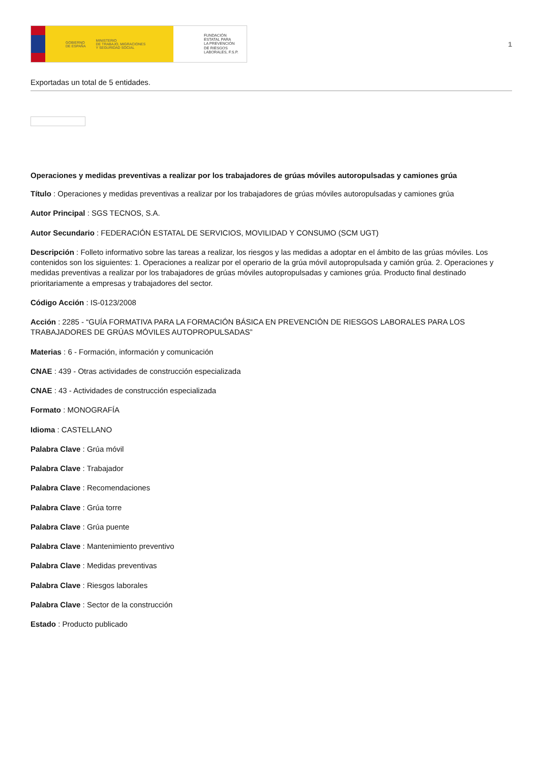GOBIERNO
DE ESPAÑA MINISTERIO
DE TRABAJO, MIGRACIONES
Y SEGURIDAD SOCIAL
FUNDACIÓN
ESTATAL PARA
LA PREVENCIÓN
DE RIESGOS
LABORALES, F.S.P.
1
Exportadas un total de 5 entidades.
Operaciones y medidas preventivas a realizar por los trabajadores de grúas móviles autoropulsadas y camiones grúa
Título : Operaciones y medidas preventivas a realizar por los trabajadores de grúas móviles autoropulsadas y camiones grúa
Autor Principal : SGS TECNOS, S.A.
Autor Secundario : FEDERACIÓN ESTATAL DE SERVICIOS, MOVILIDAD Y CONSUMO (SCM UGT)
Descripción : Folleto informativo sobre las tareas a realizar, los riesgos y las medidas a adoptar en el ámbito de las grúas móviles. Los contenidos son los siguientes: 1. Operaciones a realizar por el operario de la grúa móvil autopropulsada y camión grúa. 2. Operaciones y medidas preventivas a realizar por los trabajadores de grúas móviles autopropulsadas y camiones grúa. Producto final destinado prioritariamente a empresas y trabajadores del sector.
Código Acción : IS-0123/2008
Acción : 2285 - “GUÍA FORMATIVA PARA LA FORMACIÓN BÁSICA EN PREVENCIÓN DE RIESGOS LABORALES PARA LOS TRABAJADORES DE GRÚAS MÓVILES AUTOPROPULSADAS”
Materias : 6 - Formación, información y comunicación
CNAE : 439 - Otras actividades de construcción especializada
CNAE : 43 - Actividades de construcción especializada
Formato : MONOGRAFÍA
Idioma : CASTELLANO
Palabra Clave : Grúa móvil
Palabra Clave : Trabajador
Palabra Clave : Recomendaciones
Palabra Clave : Grúa torre
Palabra Clave : Grúa puente
Palabra Clave : Mantenimiento preventivo
Palabra Clave : Medidas preventivas
Palabra Clave : Riesgos laborales
Palabra Clave : Sector de la construcción
Estado : Producto publicado